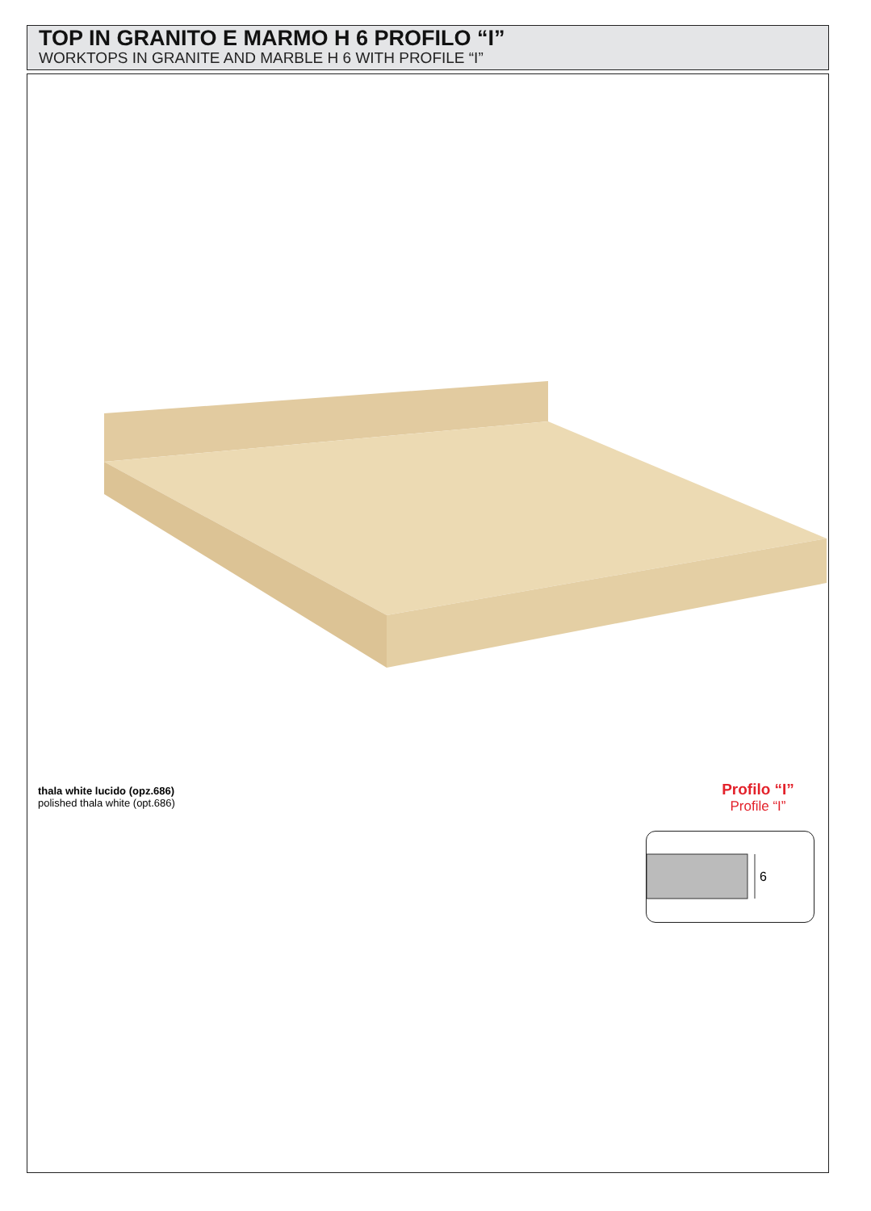TOP IN GRANITO E MARMO H 6 PROFILO “I”
WORKTOPS IN GRANITE AND MARBLE H 6 WITH PROFILE “I”
thala white lucido (opz.686)
polished thala white (opt.686)
Profilo “I”
Profile “I”
6